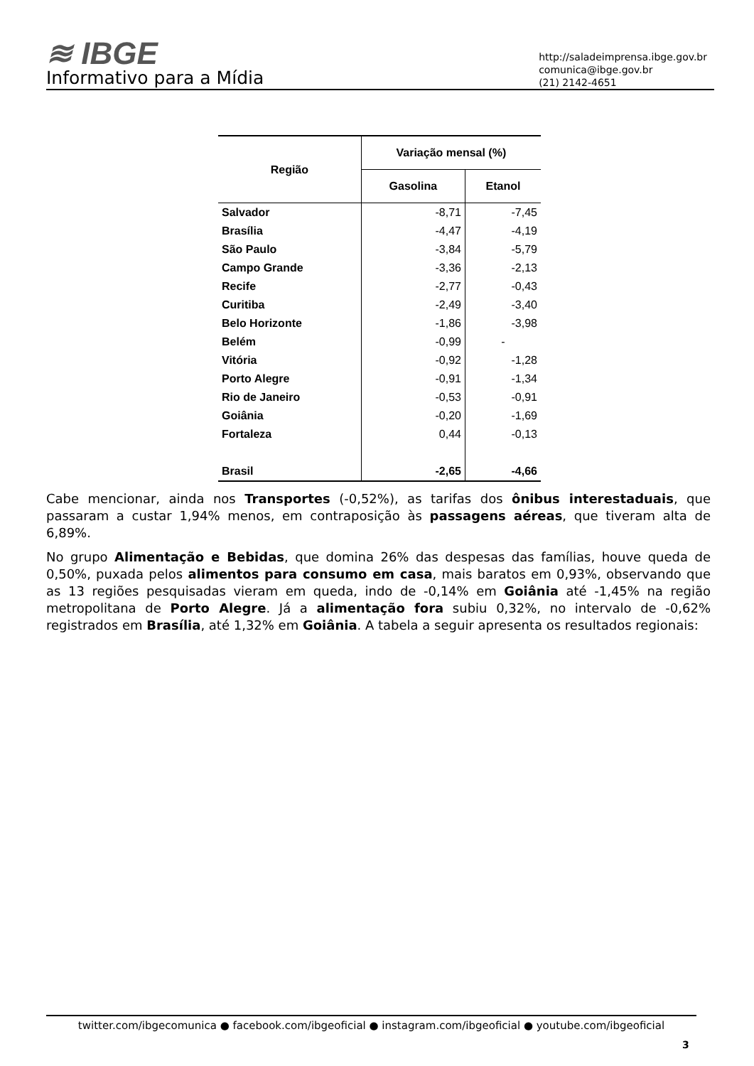≋ IBGE
Informativo para a Mídia
http://saladeimprensa.ibge.gov.br
comunica@ibge.gov.br
(21) 2142-4651
| Região | Variação mensal (%) | |
| --- | --- | --- |
| | Gasolina | Etanol |
| Salvador | -8,71 | -7,45 |
| Brasília | -4,47 | -4,19 |
| São Paulo | -3,84 | -5,79 |
| Campo Grande | -3,36 | -2,13 |
| Recife | -2,77 | -0,43 |
| Curitiba | -2,49 | -3,40 |
| Belo Horizonte | -1,86 | -3,98 |
| Belém | -0,99 | - |
| Vitória | -0,92 | -1,28 |
| Porto Alegre | -0,91 | -1,34 |
| Rio de Janeiro | -0,53 | -0,91 |
| Goiânia | -0,20 | -1,69 |
| Fortaleza | 0,44 | -0,13 |
| Brasil | -2,65 | -4,66 |
Cabe mencionar, ainda nos Transportes (-0,52%), as tarifas dos ônibus interestaduais, que passaram a custar 1,94% menos, em contraposição às passagens aéreas, que tiveram alta de 6,89%.
No grupo Alimentação e Bebidas, que domina 26% das despesas das famílias, houve queda de 0,50%, puxada pelos alimentos para consumo em casa, mais baratos em 0,93%, observando que as 13 regiões pesquisadas vieram em queda, indo de -0,14% em Goiânia até -1,45% na região metropolitana de Porto Alegre. Já a alimentação fora subiu 0,32%, no intervalo de -0,62% registrados em Brasília, até 1,32% em Goiânia. A tabela a seguir apresenta os resultados regionais:
twitter.com/ibgecomunica ● facebook.com/ibgeoficial ● instagram.com/ibgeoficial ● youtube.com/ibgeoficial
3